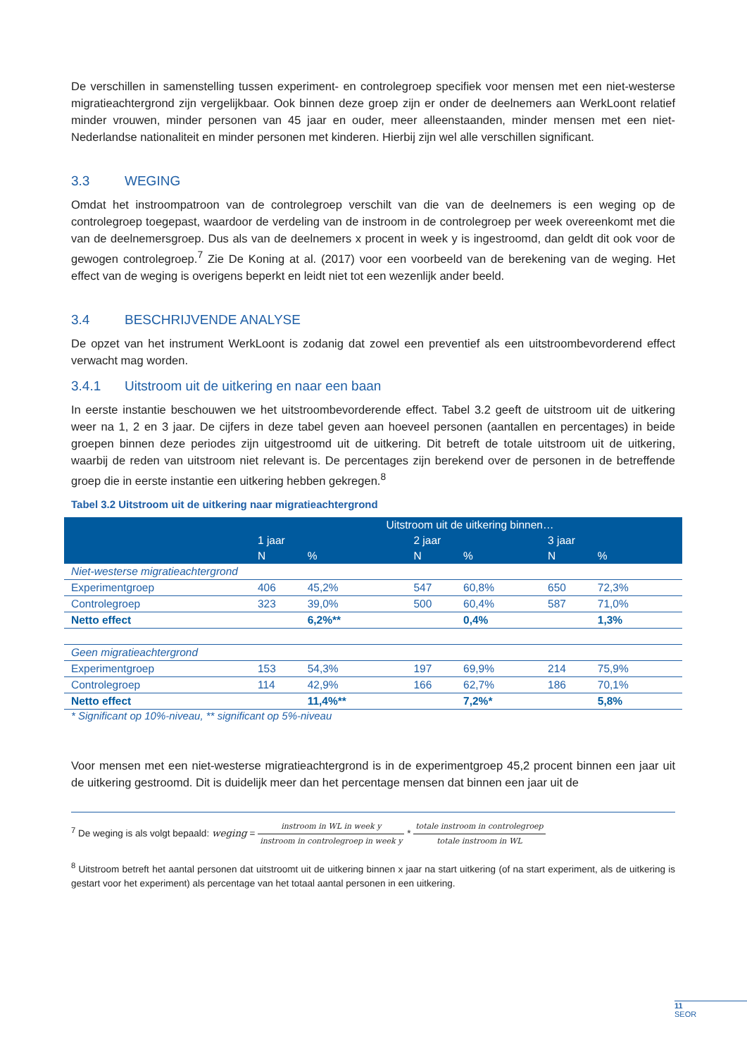De verschillen in samenstelling tussen experiment- en controlegroep specifiek voor mensen met een niet-westerse migratieachtergrond zijn vergelijkbaar. Ook binnen deze groep zijn er onder de deelnemers aan WerkLoont relatief minder vrouwen, minder personen van 45 jaar en ouder, meer alleenstaanden, minder mensen met een niet-Nederlandse nationaliteit en minder personen met kinderen. Hierbij zijn wel alle verschillen significant.
3.3 WEGING
Omdat het instroompatroon van de controlegroep verschilt van die van de deelnemers is een weging op de controlegroep toegepast, waardoor de verdeling van de instroom in de controlegroep per week overeenkomt met die van de deelnemersgroep. Dus als van de deelnemers x procent in week y is ingestroomd, dan geldt dit ook voor de gewogen controlegroep.<sup>7</sup> Zie De Koning at al. (2017) voor een voorbeeld van de berekening van de weging. Het effect van de weging is overigens beperkt en leidt niet tot een wezenlijk ander beeld.
3.4 BESCHRIJVENDE ANALYSE
De opzet van het instrument WerkLoont is zodanig dat zowel een preventief als een uitstroombevorderend effect verwacht mag worden.
3.4.1 Uitstroom uit de uitkering en naar een baan
In eerste instantie beschouwen we het uitstroombevorderende effect. Tabel 3.2 geeft de uitstroom uit de uitkering weer na 1, 2 en 3 jaar. De cijfers in deze tabel geven aan hoeveel personen (aantallen en percentages) in beide groepen binnen deze periodes zijn uitgestroomd uit de uitkering. Dit betreft de totale uitstroom uit de uitkering, waarbij de reden van uitstroom niet relevant is. De percentages zijn berekend over de personen in de betreffende groep die in eerste instantie een uitkering hebben gekregen.<sup>8</sup>
Tabel 3.2 Uitstroom uit de uitkering naar migratieachtergrond
| | Uitstroom uit de uitkering binnen… | | | | | |
| --- | --- | --- | --- | --- | --- | --- |
| | 1 jaar | | 2 jaar | | 3 jaar | |
| | N | % | N | % | N | % |
| Niet-westerse migratieachtergrond | | | | | | |
| Experimentgroep | 406 | 45,2% | 547 | 60,8% | 650 | 72,3% |
| Controlegroep | 323 | 39,0% | 500 | 60,4% | 587 | 71,0% |
| Netto effect | | 6,2%** | | 0,4% | | 1,3% |
| Geen migratieachtergrond | | | | | | |
| Experimentgroep | 153 | 54,3% | 197 | 69,9% | 214 | 75,9% |
| Controlegroep | 114 | 42,9% | 166 | 62,7% | 186 | 70,1% |
| Netto effect | | 11,4%** | | 7,2%* | | 5,8% |
* Significant op 10%-niveau, ** significant op 5%-niveau
Voor mensen met een niet-westerse migratieachtergrond is in de experimentgroep 45,2 procent binnen een jaar uit de uitkering gestroomd. Dit is duidelijk meer dan het percentage mensen dat binnen een jaar uit de
<sup>7</sup> De weging is als volgt bepaald: weging = instroom in WL in week y instroom in controlegroep in week y * totale instroom in controlegroep totale instroom in WL
<sup>8</sup> Uitstroom betreft het aantal personen dat uitstroomt uit de uitkering binnen x jaar na start uitkering (of na start experiment, als de uitkering is gestart voor het experiment) als percentage van het totaal aantal personen in een uitkering.
11
SEOR